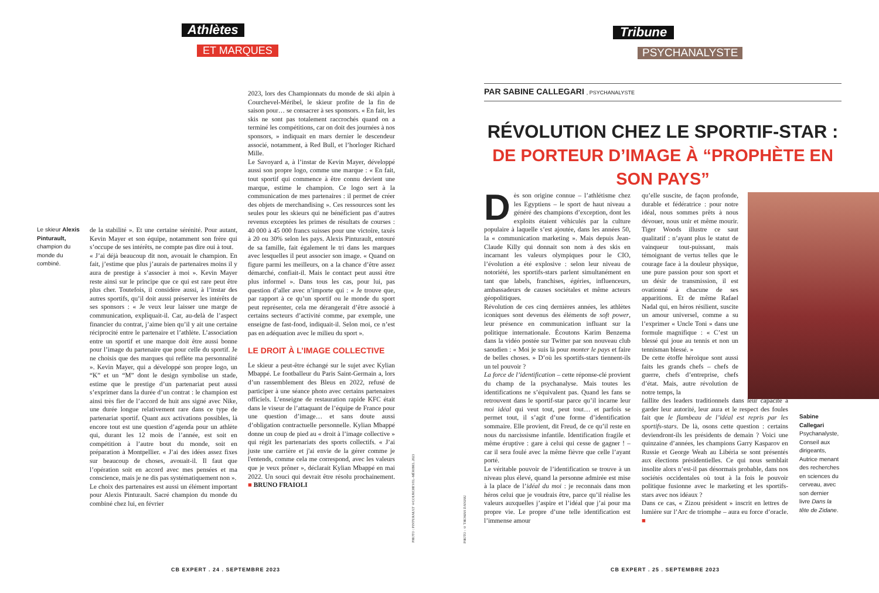Athlètes
ET MARQUES
Le skieur Alexis Pinturault, champion du monde du combiné.
de la stabilité ». Et une certaine sérénité. Pour autant, Kevin Mayer et son équipe, notamment son frère qui s’occupe de ses intérêts, ne compte pas dire oui à tout.
« J’ai déjà beaucoup dit non, avouait le champion. En fait, j’estime que plus j’aurais de partenaires moins il y aura de prestige à s’associer à moi ». Kevin Mayer reste ainsi sur le principe que ce qui est rare peut être plus cher. Toutefois, il considère aussi, à l’instar des autres sportifs, qu’il doit aussi préserver les intérêts de ses sponsors : « Je veux leur laisser une marge de communication, expliquait-il. Car, au-delà de l’aspect financier du contrat, j’aime bien qu’il y ait une certaine réciprocité entre le partenaire et l’athlète. L’association entre un sportif et une marque doit être aussi bonne pour l’image du partenaire que pour celle du sportif. Je ne choisis que des marques qui reflète ma personnalité ». Kevin Mayer, qui a développé son propre logo, un “K” et un “M” dont le design symbolise un stade, estime que le prestige d’un partenariat peut aussi s’exprimer dans la durée d’un contrat : le champion est ainsi très fier de l’accord de huit ans signé avec Nike, une durée longue relativement rare dans ce type de partenariat sportif. Quant aux activations possibles, là encore tout est une question d’agenda pour un athlète qui, durant les 12 mois de l’année, est soit en compétition à l’autre bout du monde, soit en préparation à Montpellier. « J’ai des idées assez fixes sur beaucoup de choses, avouait-il. Il faut que l’opération soit en accord avec mes pensées et ma conscience, mais je ne dis pas systématiquement non ».
Le choix des partenaires est aussi un élément important pour Alexis Pinturault. Sacré champion du monde du combiné chez lui, en février
2023, lors des Championnats du monde de ski alpin à Courchevel-Méribel, le skieur profite de la fin de saison pour… se consacrer à ses sponsors. « En fait, les skis ne sont pas totalement raccrochés quand on a terminé les compétitions, car on doit des journées à nos sponsors, » indiquait en mars dernier le descendeur associé, notamment, à Red Bull, et l’horloger Richard Mille.
Le Savoyard a, à l’instar de Kevin Mayer, développé aussi son propre logo, comme une marque : « En fait, tout sportif qui commence à être connu devient une marque, estime le champion. Ce logo sert à la communication de mes partenaires : il permet de créer des objets de merchandising ». Ces ressources sont les seules pour les skieurs qui ne bénéficient pas d’autres revenus exceptées les primes de résultats de courses : 40 000 à 45 000 francs suisses pour une victoire, taxés à 20 ou 30% selon les pays. Alexis Pinturault, entouré de sa famille, fait également le tri dans les marques avec lesquelles il peut associer son image. « Quand on figure parmi les meilleurs, on a la chance d’être assez démarché, confiait-il. Mais le contact peut aussi être plus informel ». Dans tous les cas, pour lui, pas question d’aller avec n’importe qui : « Je trouve que, par rapport à ce qu’un sportif ou le monde du sport peut représenter, cela me dérangerait d’être associé à certains secteurs d’activité comme, par exemple, une enseigne de fast-food, indiquait-il. Selon moi, ce n’est pas en adéquation avec le milieu du sport ».
LE DROIT À L’IMAGE COLLECTIVE
Le skieur a peut-être échangé sur le sujet avec Kylian Mbappé. Le footballeur du Paris Saint-Germain a, lors d’un rassemblement des Bleus en 2022, refusé de participer à une séance photo avec certains partenaires officiels. L’enseigne de restauration rapide KFC était dans le viseur de l’attaquant de l’équipe de France pour une question d’image… et sans doute aussi d’obligation contractuelle personnelle. Kylian Mbappé donne un coup de pied au « droit à l’image collective » qui régit les partenariats des sports collectifs. « J’ai juste une carrière et j'ai envie de la gérer comme je l'entends, comme cela me correspond, avec les valeurs que je veux prôner », déclarait Kylian Mbappé en mai 2022. Un souci qui devrait être résolu prochainement. ■ BRUNO FRAIOLI
PHOTO : PINTURAULT ©COURCHEVEL-MÉRIBEL 2023
CB EXPERT . 24 . SEPTEMBRE 2023
Tribune
PSYCHANALYSTE
PAR SABINE CALLEGARI , PSYCHANALYSTE
RÉVOLUTION CHEZ LE SPORTIF-STAR :
DE PORTEUR D’IMAGE À “PROPHÈTE EN SON PAYS”
Dès son origine connue – l’athlétisme chez les Egyptiens – le sport de haut niveau a généré des champions d’exception, dont les exploits étaient véhiculés par la culture populaire à laquelle s’est ajoutée, dans les années 50, la « communication marketing ». Mais depuis Jean-Claude Killy qui donnait son nom à des skis en incarnant les valeurs olympiques pour le CIO, l’évolution a été explosive : selon leur niveau de notoriété, les sportifs-stars parlent simultanément en tant que labels, franchises, égéries, influenceurs, ambassadeurs de causes sociétales et même acteurs géopolitiques.
Révolution de ces cinq dernières années, les athlètes iconiques sont devenus des éléments de soft power, leur présence en communication influant sur la politique internationale. Écoutons Karim Benzema dans la vidéo postée sur Twitter par son nouveau club saoudien : « Moi je suis là pour monter le pays et faire de belles choses. » D’où les sportifs-stars tiennent-ils un tel pouvoir ?
La force de l’identification – cette réponse-clé provient du champ de la psychanalyse. Mais toutes les identifications ne s’équivalent pas. Quand les fans se retrouvent dans le sportif-star parce qu’il incarne leur moi idéal qui veut tout, peut tout… et parfois se permet tout, il s’agit d’une forme d’identification sommaire. Elle provient, dit Freud, de ce qu’il reste en nous du narcissisme infantile. Identification fragile et même éruptive : gare à celui qui cesse de gagner ! – car il sera foulé avec la même fièvre que celle l’ayant porté.
Le véritable pouvoir de l’identification se trouve à un niveau plus élevé, quand la personne admirée est mise à la place de l’idéal du moi : je reconnais dans mon héros celui que je voudrais être, parce qu’il réalise les valeurs auxquelles j’aspire et l’idéal que j’ai pour ma propre vie. Le propre d’une telle identification est l’immense amour
qu’elle suscite, de façon profonde, durable et fédératrice : pour notre idéal, nous sommes prêts à nous dévouer, nous unir et même mourir. Tiger Woods illustre ce saut qualitatif : n’ayant plus le statut de vainqueur tout-puissant, mais témoignant de vertus telles que le courage face à la douleur physique, une pure passion pour son sport et un désir de transmission, il est ovationné à chacune de ses apparitions. Et de même Rafael Nadal qui, en héros résilient, suscite un amour universel, comme a su l’exprimer « Uncle Toni » dans une formule magnifique : « C’est un blessé qui joue au tennis et non un tennisman blessé. »
De cette étoffe héroïque sont aussi faits les grands chefs – chefs de guerre, chefs d’entreprise, chefs d’état. Mais, autre révolution de notre temps, la
faillite des leaders traditionnels dans leur capacité à garder leur autorité, leur aura et le respect des foules fait que le flambeau de l’idéal est repris par les sportifs-stars. De là, osons cette question : certains deviendront-ils les présidents de demain ? Voici une quinzaine d’années, les champions Garry Kasparov en Russie et George Weah au Libéria se sont présentés aux élections présidentielles. Ce qui nous semblait insolite alors n’est-il pas désormais probable, dans nos sociétés occidentales où tout à la fois le pouvoir politique fusionne avec le marketing et les sportifs-stars avec nos idéaux ?
Dans ce cas, « Zizou président » inscrit en lettres de lumière sur l’Arc de triomphe – aura eu force d’oracle. ■
Sabine Callegari Psychanalyste, Conseil aux dirigeants, Autrice menant des recherches en sciences du cerveau, avec son dernier livre Dans la tête de Zidane.
PHOTO : © THOMAS DANIAU
CB EXPERT . 25 . SEPTEMBRE 2023